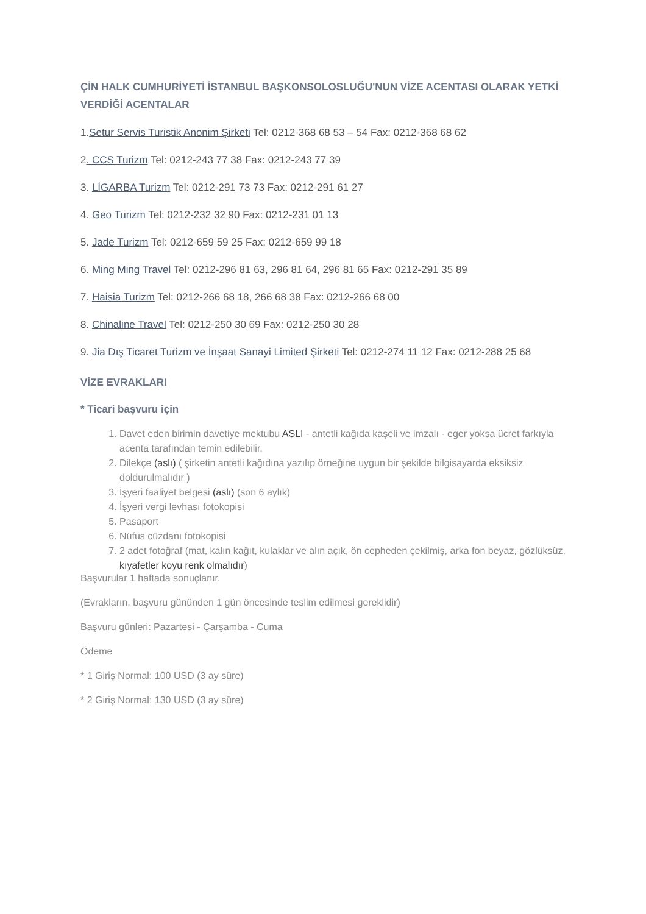ÇİN HALK CUMHURİYETİ İSTANBUL BAŞKONSOLOSLUĞU'NUN VİZE ACENTASI OLARAK YETKİ VERDİĞİ ACENTALAR
1.Setur Servis Turistik Anonim Şirketi Tel: 0212-368 68 53 – 54 Fax: 0212-368 68 62
2. CCS Turizm Tel: 0212-243 77 38 Fax: 0212-243 77 39
3. LİGARBA Turizm Tel: 0212-291 73 73 Fax: 0212-291 61 27
4. Geo Turizm Tel: 0212-232 32 90 Fax: 0212-231 01 13
5. Jade Turizm Tel: 0212-659 59 25 Fax: 0212-659 99 18
6. Ming Ming Travel Tel: 0212-296 81 63, 296 81 64, 296 81 65 Fax: 0212-291 35 89
7. Haisia Turizm Tel: 0212-266 68 18, 266 68 38 Fax: 0212-266 68 00
8. Chinaline Travel Tel: 0212-250 30 69 Fax: 0212-250 30 28
9. Jia Dış Ticaret Turizm ve İnşaat Sanayi Limited Şirketi Tel: 0212-274 11 12 Fax: 0212-288 25 68
VİZE EVRAKLARI
* Ticari başvuru için
1. Davet eden birimin davetiye mektubu ASLI - antetli kağıda kaşeli ve imzalı - eger yoksa ücret farkıyla acenta tarafından temin edilebilir.
2. Dilekçe (aslı) ( şirketin antetli kağıdına yazılıp örneğine uygun bir şekilde bilgisayarda eksiksiz doldurulmalıdır )
3. İşyeri faaliyet belgesi (aslı) (son 6 aylık)
4. İşyeri vergi levhası fotokopisi
5. Pasaport
6. Nüfus cüzdanı fotokopisi
7. 2 adet fotoğraf (mat, kalın kağıt, kulaklar ve alın açık, ön cepheden çekilmiş, arka fon beyaz, gözlüksüz, kıyafetler koyu renk olmalıdır)
Başvurular 1 haftada sonuçlanır.
(Evrakların, başvuru gününden 1 gün öncesinde teslim edilmesi gereklidir)
Başvuru günleri: Pazartesi - Çarşamba - Cuma
Ödeme
* 1 Giriş Normal: 100 USD (3 ay süre)
* 2 Giriş Normal: 130 USD (3 ay süre)